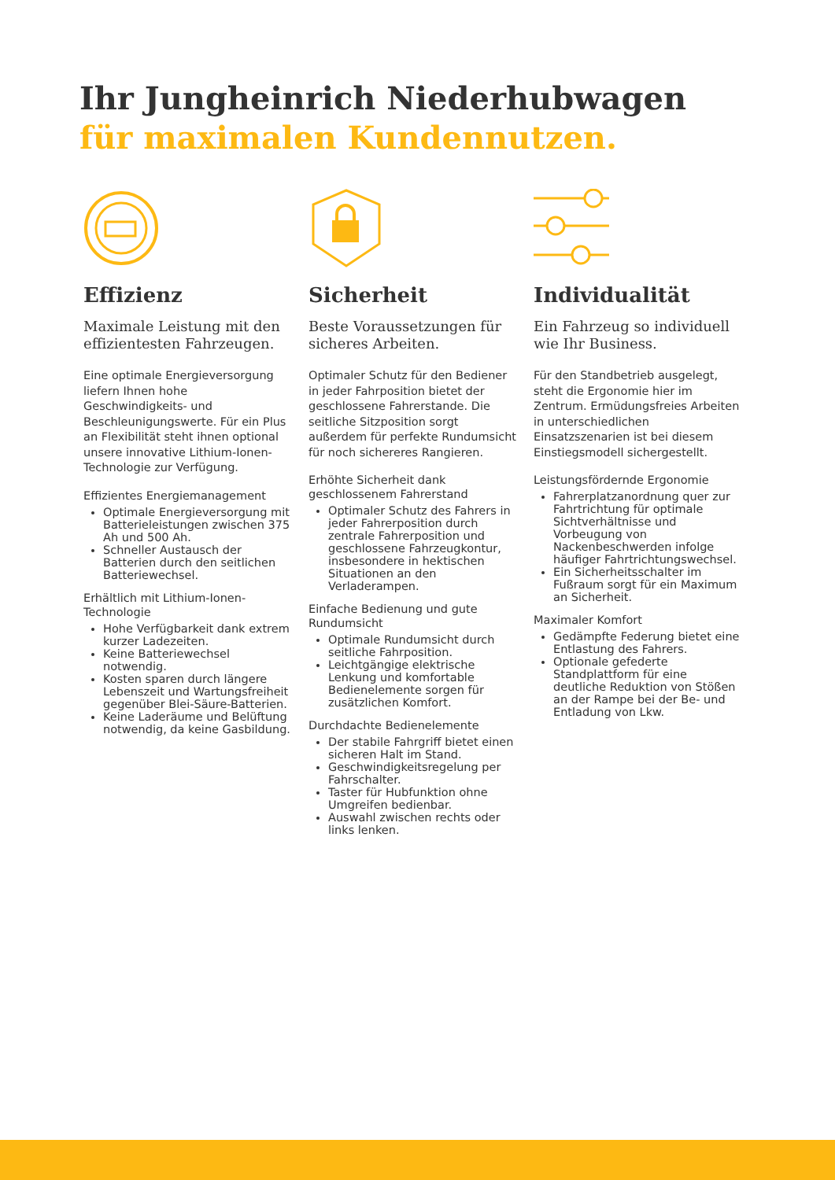Ihr Jungheinrich Niederhubwagen
für maximalen Kundennutzen.
Effizienz
Maximale Leistung mit den effizientesten Fahrzeugen.
Eine optimale Energieversorgung liefern Ihnen hohe Geschwindigkeits- und Beschleunigungswerte. Für ein Plus an Flexibilität steht ihnen optional unsere innovative Lithium-Ionen-Technologie zur Verfügung.
Effizientes Energiemanagement
Optimale Energieversorgung mit Batterieleistungen zwischen 375 Ah und 500 Ah.
Schneller Austausch der Batterien durch den seitlichen Batteriewechsel.
Erhältlich mit Lithium-Ionen-Technologie
Hohe Verfügbarkeit dank extrem kurzer Ladezeiten.
Keine Batteriewechsel notwendig.
Kosten sparen durch längere Lebenszeit und Wartungsfreiheit gegenüber Blei-Säure-Batterien.
Keine Laderäume und Belüftung notwendig, da keine Gasbildung.
Sicherheit
Beste Voraussetzungen für sicheres Arbeiten.
Optimaler Schutz für den Bediener in jeder Fahrposition bietet der geschlossene Fahrerstande. Die seitliche Sitzposition sorgt außerdem für perfekte Rundumsicht für noch sichereres Rangieren.
Erhöhte Sicherheit dank geschlossenem Fahrerstand
Optimaler Schutz des Fahrers in jeder Fahrerposition durch zentrale Fahrerposition und geschlossene Fahrzeugkontur, insbesondere in hektischen Situationen an den Verladerampen.
Einfache Bedienung und gute Rundumsicht
Optimale Rundumsicht durch seitliche Fahrposition.
Leichtgängige elektrische Lenkung und komfortable Bedienelemente sorgen für zusätzlichen Komfort.
Durchdachte Bedienelemente
Der stabile Fahrgriff bietet einen sicheren Halt im Stand.
Geschwindigkeitsregelung per Fahrschalter.
Taster für Hubfunktion ohne Umgreifen bedienbar.
Auswahl zwischen rechts oder links lenken.
Individualität
Ein Fahrzeug so individuell wie Ihr Business.
Für den Standbetrieb ausgelegt, steht die Ergonomie hier im Zentrum. Ermüdungsfreies Arbeiten in unterschiedlichen Einsatzszenarien ist bei diesem Einstiegsmodell sichergestellt.
Leistungsfördernde Ergonomie
Fahrerplatzanordnung quer zur Fahrtrichtung für optimale Sichtverhältnisse und Vorbeugung von Nackenbeschwerden infolge häufiger Fahrtrichtungswechsel.
Ein Sicherheitsschalter im Fußraum sorgt für ein Maximum an Sicherheit.
Maximaler Komfort
Gedämpfte Federung bietet eine Entlastung des Fahrers.
Optionale gefederte Standplattform für eine deutliche Reduktion von Stößen an der Rampe bei der Be- und Entladung von Lkw.